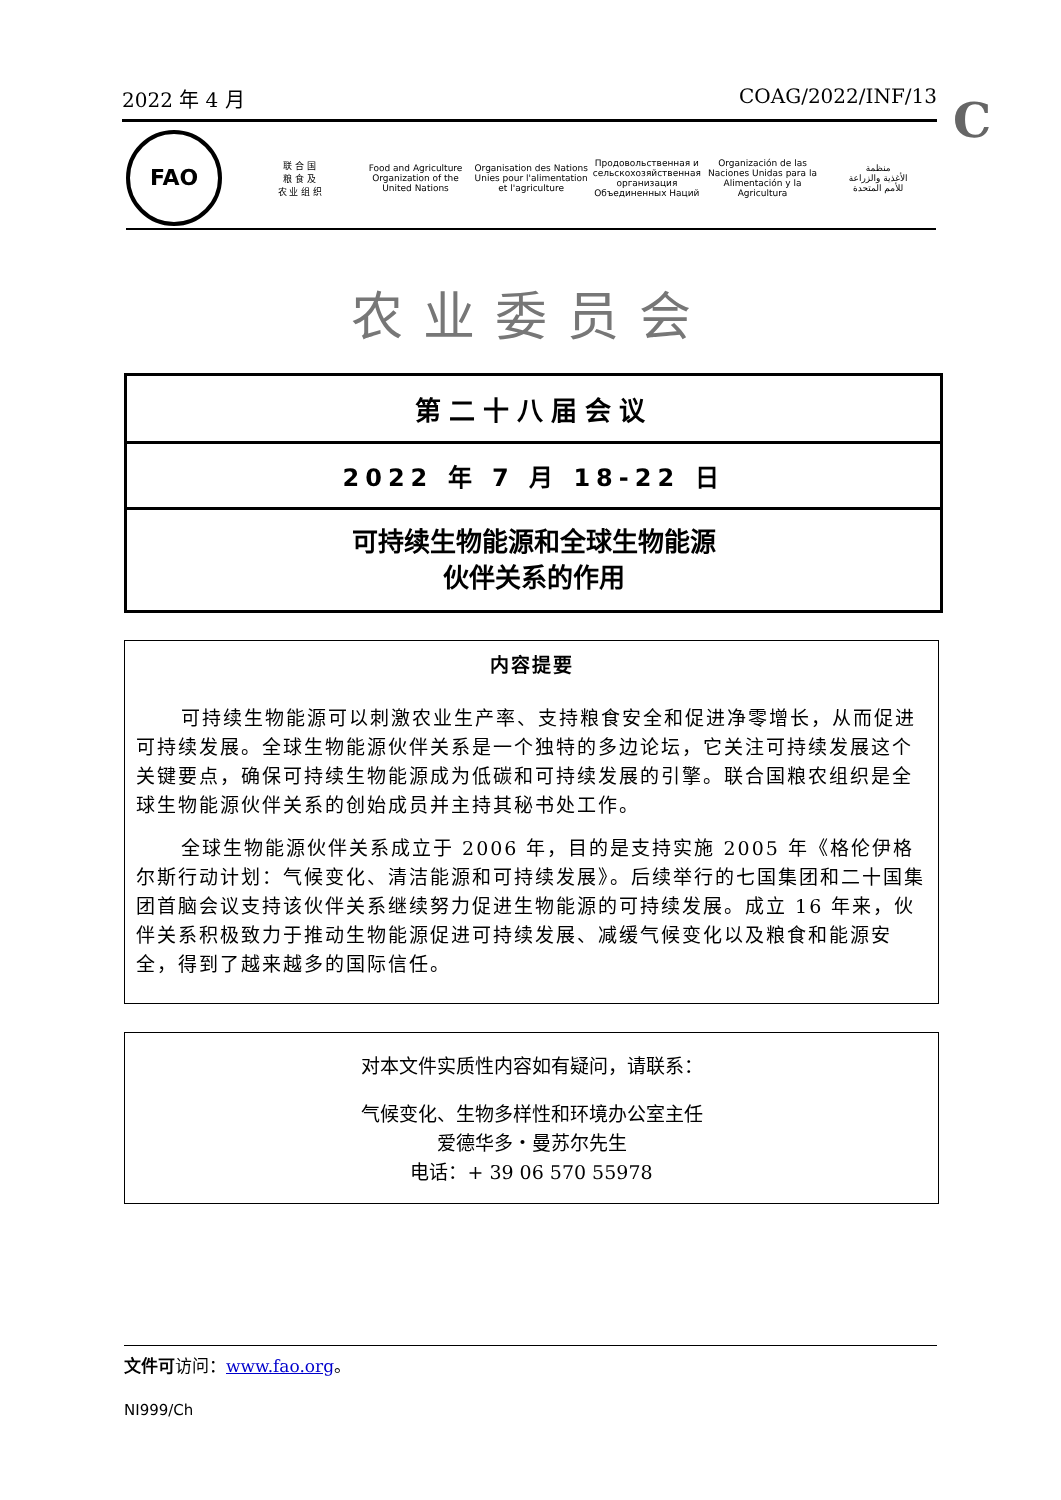2022 年 4 月 COAG/2022/INF/13 C
FAO
联 合 国
粮 食 及
农 业 组 织
Food and Agriculture
Organization of the
United Nations
Organisation des Nations
Unies pour l'alimentation
et l'agriculture
Продовольственная и
сельскохозяйственная организация
Объединенных Наций
Organización de las
Naciones Unidas para la
Alimentación y la Agricultura
منظمة
الأغذية والزراعة
للأمم المتحدة
农业委员会
第二十八届会议
2022 年 7 月 18-22 日
可持续生物能源和全球生物能源
伙伴关系的作用
内容提要
可持续生物能源可以刺激农业生产率、支持粮食安全和促进净零增长，从而促进可持续发展。全球生物能源伙伴关系是一个独特的多边论坛，它关注可持续发展这个关键要点，确保可持续生物能源成为低碳和可持续发展的引擎。联合国粮农组织是全球生物能源伙伴关系的创始成员并主持其秘书处工作。
全球生物能源伙伴关系成立于 2006 年，目的是支持实施 2005 年《格伦伊格尔斯行动计划：气候变化、清洁能源和可持续发展》。后续举行的七国集团和二十国集团首脑会议支持该伙伴关系继续努力促进生物能源的可持续发展。成立 16 年来，伙伴关系积极致力于推动生物能源促进可持续发展、减缓气候变化以及粮食和能源安全，得到了越来越多的国际信任。
对本文件实质性内容如有疑问，请联系：
气候变化、生物多样性和环境办公室主任
爱德华多・曼苏尔先生
电话：+ 39 06 570 55978
文件可访问：www.fao.org。
NI999/Ch